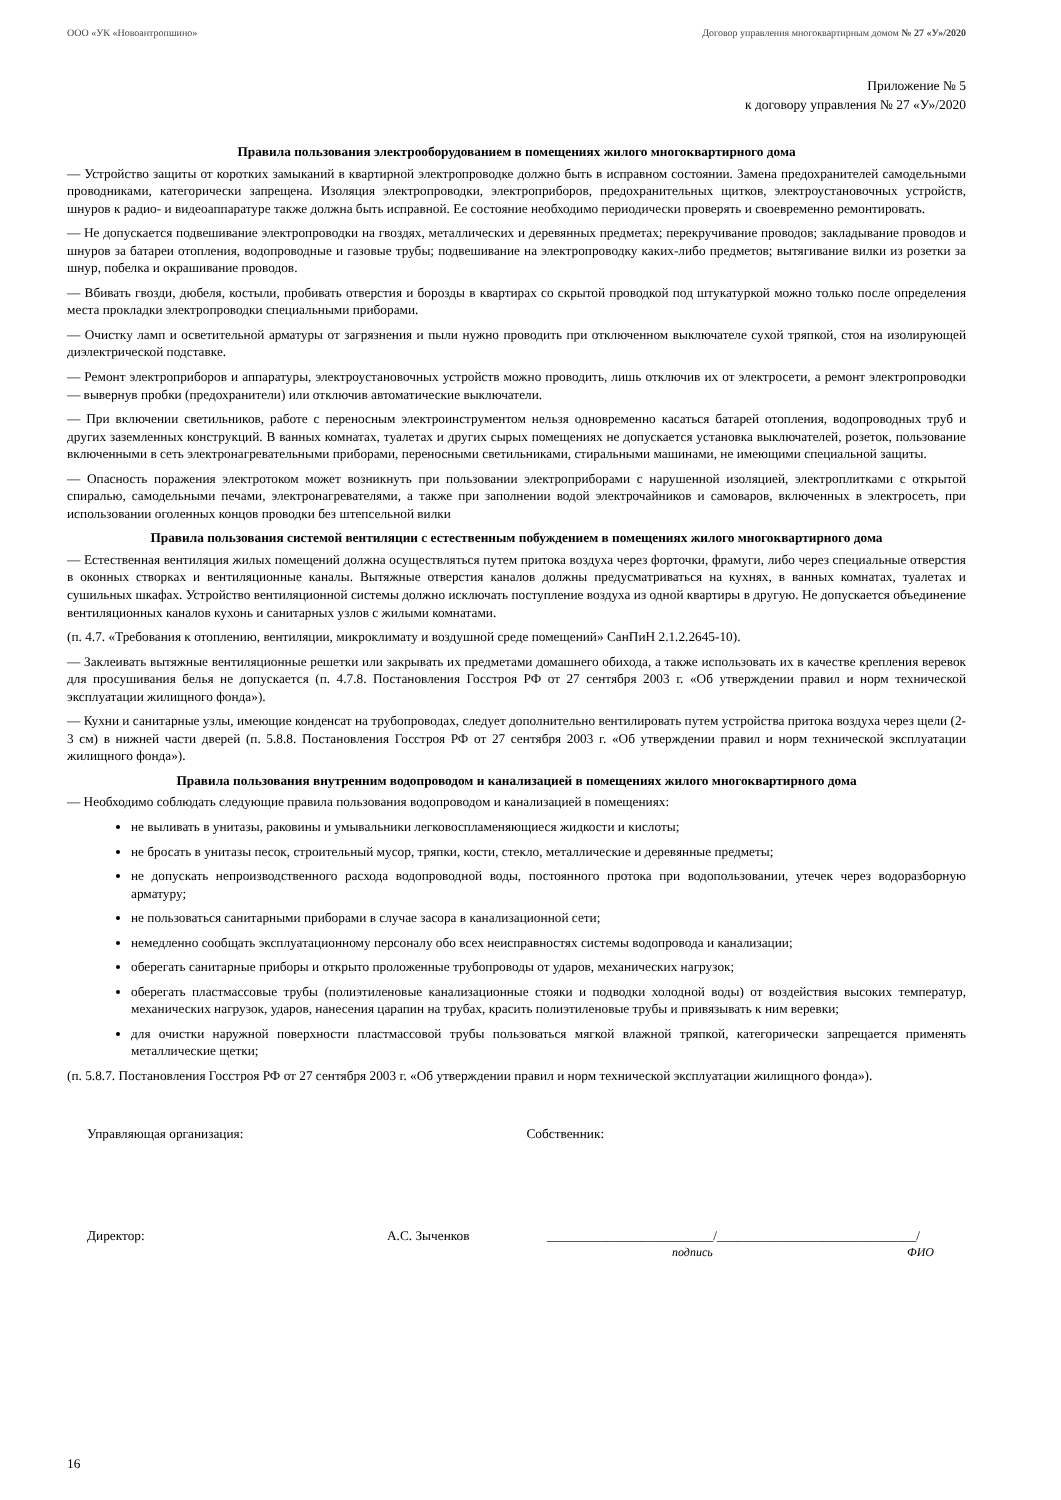ООО «УК «Новоантропшино» Договор управления многоквартирным домом № 27 «У»/2020
Приложение № 5
к договору управления № 27 «У»/2020
Правила пользования электрооборудованием в помещениях жилого многоквартирного дома
— Устройство защиты от коротких замыканий в квартирной электропроводке должно быть в исправном состоянии. Замена предохранителей самодельными проводниками, категорически запрещена. Изоляция электропроводки, электроприборов, предохранительных щитков, электроустановочных устройств, шнуров к радио- и видеоаппаратуре также должна быть исправной. Ее состояние необходимо периодически проверять и своевременно ремонтировать.
— Не допускается подвешивание электропроводки на гвоздях, металлических и деревянных предметах; перекручивание проводов; закладывание проводов и шнуров за батареи отопления, водопроводные и газовые трубы; подвешивание на электропроводку каких-либо предметов; вытягивание вилки из розетки за шнур, побелка и окрашивание проводов.
— Вбивать гвозди, дюбеля, костыли, пробивать отверстия и борозды в квартирах со скрытой проводкой под штукатуркой можно только после определения места прокладки электропроводки специальными приборами.
— Очистку ламп и осветительной арматуры от загрязнения и пыли нужно проводить при отключенном выключателе сухой тряпкой, стоя на изолирующей диэлектрической подставке.
— Ремонт электроприборов и аппаратуры, электроустановочных устройств можно проводить, лишь отключив их от электросети, а ремонт электропроводки — вывернув пробки (предохранители) или отключив автоматические выключатели.
— При включении светильников, работе с переносным электроинструментом нельзя одновременно касаться батарей отопления, водопроводных труб и других заземленных конструкций. В ванных комнатах, туалетах и других сырых помещениях не допускается установка выключателей, розеток, пользование включенными в сеть электронагревательными приборами, переносными светильниками, стиральными машинами, не имеющими специальной защиты.
— Опасность поражения электротоком может возникнуть при пользовании электроприборами с нарушенной изоляцией, электроплитками с открытой спиралью, самодельными печами, электронагревателями, а также при заполнении водой электрочайников и самоваров, включенных в электросеть, при использовании оголенных концов проводки без штепсельной вилки
Правила пользования системой вентиляции с естественным побуждением в помещениях жилого многоквартирного дома
— Естественная вентиляция жилых помещений должна осуществляться путем притока воздуха через форточки, фрамуги, либо через специальные отверстия в оконных створках и вентиляционные каналы. Вытяжные отверстия каналов должны предусматриваться на кухнях, в ванных комнатах, туалетах и сушильных шкафах. Устройство вентиляционной системы должно исключать поступление воздуха из одной квартиры в другую. Не допускается объединение вентиляционных каналов кухонь и санитарных узлов с жилыми комнатами.
(п. 4.7. «Требования к отоплению, вентиляции, микроклимату и воздушной среде помещений» СанПиН 2.1.2.2645-10).
— Заклеивать вытяжные вентиляционные решетки или закрывать их предметами домашнего обихода, а также использовать их в качестве крепления веревок для просушивания белья не допускается (п. 4.7.8. Постановления Госстроя РФ от 27 сентября 2003 г. «Об утверждении правил и норм технической эксплуатации жилищного фонда»).
— Кухни и санитарные узлы, имеющие конденсат на трубопроводах, следует дополнительно вентилировать путем устройства притока воздуха через щели (2-3 см) в нижней части дверей (п. 5.8.8. Постановления Госстроя РФ от 27 сентября 2003 г. «Об утверждении правил и норм технической эксплуатации жилищного фонда»).
Правила пользования внутренним водопроводом и канализацией в помещениях жилого многоквартирного дома
— Необходимо соблюдать следующие правила пользования водопроводом и канализацией в помещениях:
не выливать в унитазы, раковины и умывальники легковоспламеняющиеся жидкости и кислоты;
не бросать в унитазы песок, строительный мусор, тряпки, кости, стекло, металлические и деревянные предметы;
не допускать непроизводственного расхода водопроводной воды, постоянного протока при водопользовании, утечек через водоразборную арматуру;
не пользоваться санитарными приборами в случае засора в канализационной сети;
немедленно сообщать эксплуатационному персоналу обо всех неисправностях системы водопровода и канализации;
оберегать санитарные приборы и открыто проложенные трубопроводы от ударов, механических нагрузок;
оберегать пластмассовые трубы (полиэтиленовые канализационные стояки и подводки холодной воды) от воздействия высоких температур, механических нагрузок, ударов, нанесения царапин на трубах, красить полиэтиленовые трубы и привязывать к ним веревки;
для очистки наружной поверхности пластмассовой трубы пользоваться мягкой влажной тряпкой, категорически запрещается применять металлические щетки;
(п. 5.8.7. Постановления Госстроя РФ от 27 сентября 2003 г. «Об утверждении правил и норм технической эксплуатации жилищного фонда»).
Управляющая организация: Собственник:
Директор: А.С. Зыченков _________________________/______________________________/
подпись ФИО
16